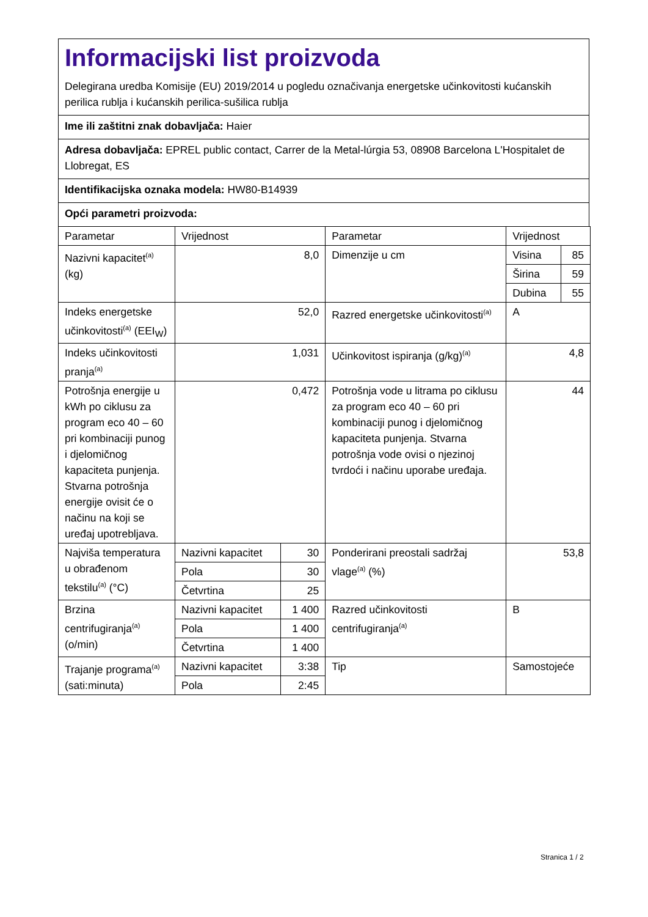Informacijski list proizvoda
Delegirana uredba Komisije (EU) 2019/2014 u pogledu označivanja energetske učinkovitosti kućanskih perilica rublja i kućanskih perilica-sušilica rublja
Ime ili zaštitni znak dobavljača: Haier
Adresa dobavljača: EPREL public contact, Carrer de la Metal-lúrgia 53, 08908 Barcelona L'Hospitalet de Llobregat, ES
Identifikacijska oznaka modela: HW80-B14939
Opći parametri proizvoda:
| Parametar | Vrijednost | | Parametar | Vrijednost | |
| Nazivni kapacitet<sup>(a)</sup> (kg) | 8,0 | | Dimenzije u cm | Visina | 85 |
| | | | | Širina | 59 |
| | | | | Dubina | 55 |
| Indeks energetske učinkovitosti<sup>(a)</sup> (EEI<sub>W</sub>) | 52,0 | | Razred energetske učinkovitosti<sup>(a)</sup> | A | |
| Indeks učinkovitosti pranja<sup>(a)</sup> | 1,031 | | Učinkovitost ispiranja (g/kg)<sup>(a)</sup> | 4,8 | |
| Potrošnja energije u kWh po ciklusu za program eco 40 – 60 pri kombinaciji punog i djelomičnog kapaciteta punjenja. Stvarna potrošnja energije ovisit će o načinu na koji se uređaj upotrebljava. | 0,472 | | Potrošnja vode u litrama po ciklusu za program eco 40 – 60 pri kombinaciji punog i djelomičnog kapaciteta punjenja. Stvarna potrošnja vode ovisi o njezinoj tvrdoći i načinu uporabe uređaja. | 44 | |
| Najviša temperatura u obrađenom tekstilu<sup>(a)</sup> (°C) | Nazivni kapacitet | 30 | Ponderirani preostali sadržaj vlage<sup>(a)</sup> (%) | 53,8 | |
| | Pola | 30 | | | |
| | Četvrtina | 25 | | | |
| Brzina centrifugiranja<sup>(a)</sup> (o/min) | Nazivni kapacitet | 1 400 | Razred učinkovitosti centrifugiranja<sup>(a)</sup> | B | |
| | Pola | 1 400 | | | |
| | Četvrtina | 1 400 | | | |
| Trajanje programa<sup>(a)</sup> (sati:minuta) | Nazivni kapacitet | 3:38 | Tip | Samostojeće | |
| | Pola | 2:45 | | | |
Stranica 1 / 2